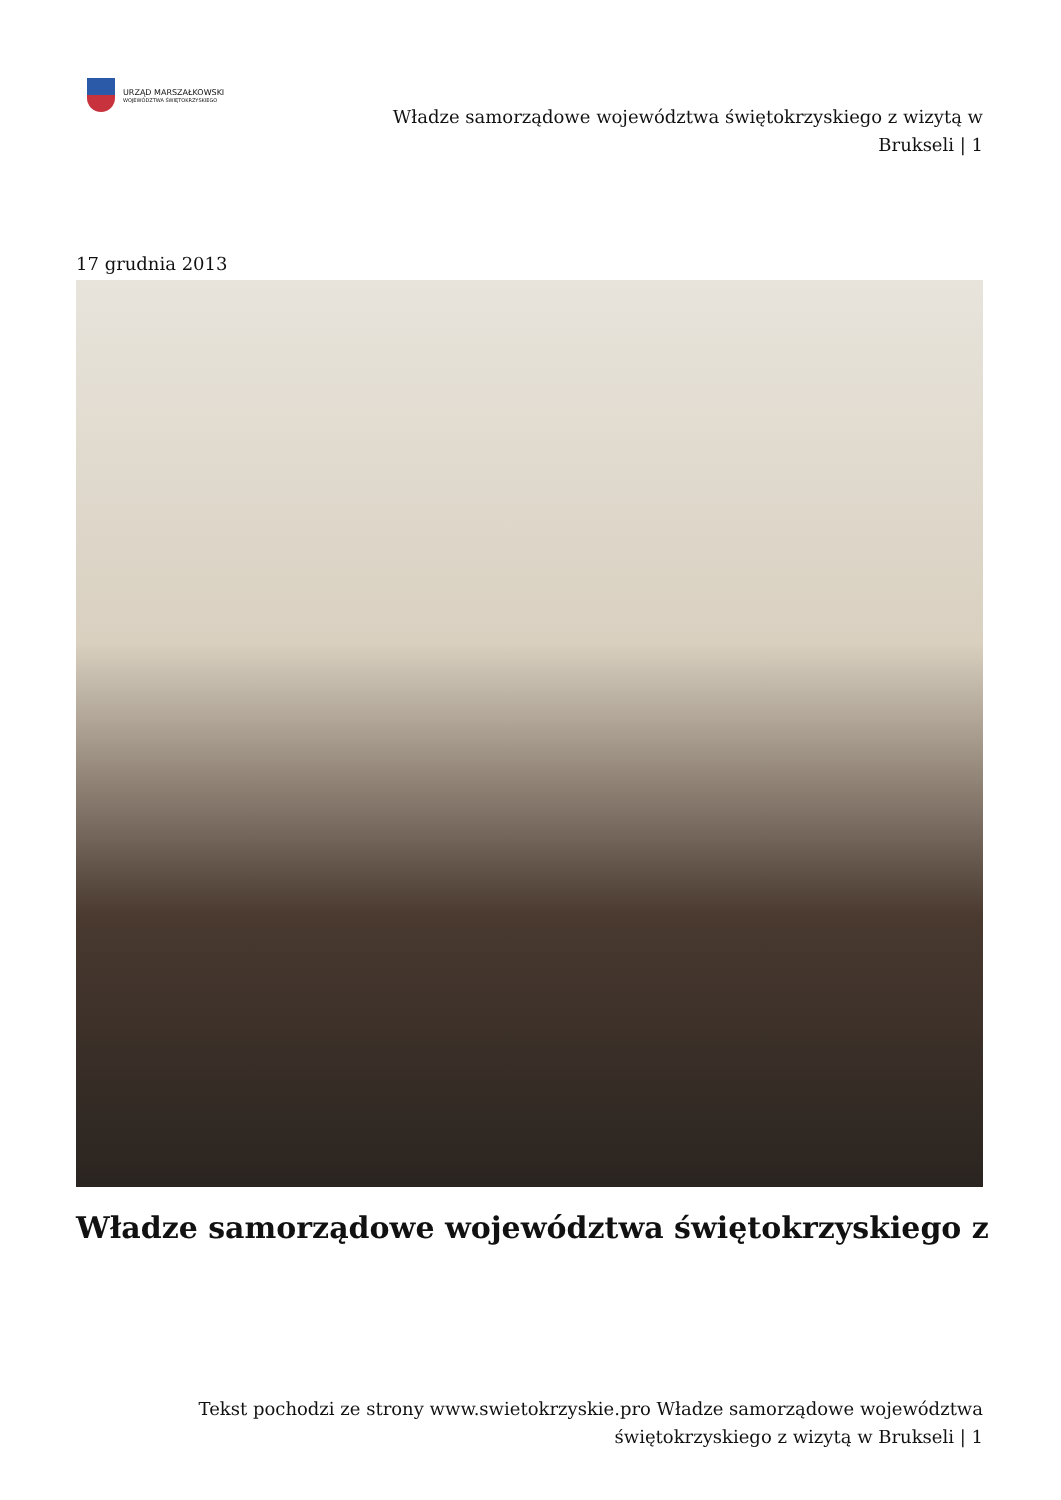URZĄD MARSZAŁKOWSKI
WOJEWÓDZTWA ŚWIĘTOKRZYSKIEGO
Władze samorządowe województwa świętokrzyskiego z wizytą w Brukseli | 1
17 grudnia 2013
Władze samorządowe województwa świętokrzyskiego z
Tekst pochodzi ze strony www.swietokrzyskie.pro Władze samorządowe województwa świętokrzyskiego z wizytą w Brukseli | 1